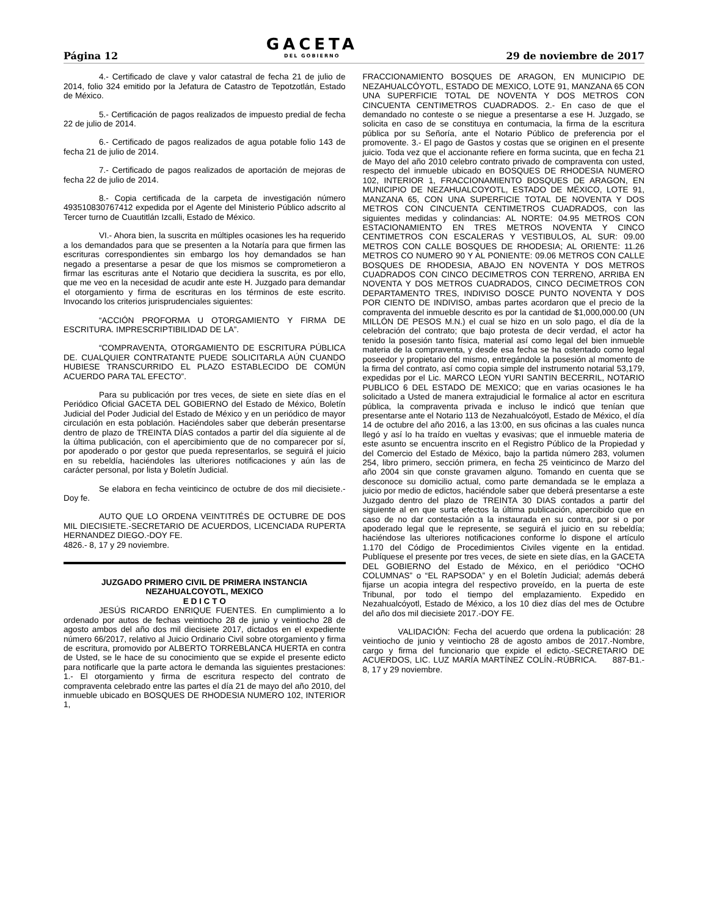Página 12
GACETA
DEL GOBIERNO
29 de noviembre de 2017
4.- Certificado de clave y valor catastral de fecha 21 de julio de 2014, folio 324 emitido por la Jefatura de Catastro de Tepotzotlán, Estado de México.
5.- Certificación de pagos realizados de impuesto predial de fecha 22 de julio de 2014.
6.- Certificado de pagos realizados de agua potable folio 143 de fecha 21 de julio de 2014.
7.- Certificado de pagos realizados de aportación de mejoras de fecha 22 de julio de 2014.
8.- Copia certificada de la carpeta de investigación número 493510830767412 expedida por el Agente del Ministerio Público adscrito al Tercer turno de Cuautitlán Izcalli, Estado de México.
VI.- Ahora bien, la suscrita en múltiples ocasiones les ha requerido a los demandados para que se presenten a la Notaría para que firmen las escrituras correspondientes sin embargo los hoy demandados se han negado a presentarse a pesar de que los mismos se comprometieron a firmar las escrituras ante el Notario que decidiera la suscrita, es por ello, que me veo en la necesidad de acudir ante este H. Juzgado para demandar el otorgamiento y firma de escrituras en los términos de este escrito. Invocando los criterios jurisprudenciales siguientes:
“ACCIÓN PROFORMA U OTORGAMIENTO Y FIRMA DE ESCRITURA. IMPRESCRIPTIBILIDAD DE LA”.
“COMPRAVENTA, OTORGAMIENTO DE ESCRITURA PÚBLICA DE. CUALQUIER CONTRATANTE PUEDE SOLICITARLA AÚN CUANDO HUBIESE TRANSCURRIDO EL PLAZO ESTABLECIDO DE COMÚN ACUERDO PARA TAL EFECTO”.
Para su publicación por tres veces, de siete en siete días en el Periódico Oficial GACETA DEL GOBIERNO del Estado de México, Boletín Judicial del Poder Judicial del Estado de México y en un periódico de mayor circulación en esta población. Haciéndoles saber que deberán presentarse dentro de plazo de TREINTA DÍAS contados a partir del día siguiente al de la última publicación, con el apercibimiento que de no comparecer por sí, por apoderado o por gestor que pueda representarlos, se seguirá el juicio en su rebeldía, haciéndoles las ulteriores notificaciones y aún las de carácter personal, por lista y Boletín Judicial.
Se elabora en fecha veinticinco de octubre de dos mil diecisiete.-Doy fe.
AUTO QUE LO ORDENA VEINTITRÉS DE OCTUBRE DE DOS MIL DIECISIETE.-SECRETARIO DE ACUERDOS, LICENCIADA RUPERTA HERNANDEZ DIEGO.-DOY FE.
4826.- 8, 17 y 29 noviembre.
JUZGADO PRIMERO CIVIL DE PRIMERA INSTANCIA
NEZAHUALCOYOTL, MEXICO
E D I C T O
JESÚS RICARDO ENRIQUE FUENTES. En cumplimiento a lo ordenado por autos de fechas veintiocho 28 de junio y veintiocho 28 de agosto ambos del año dos mil diecisiete 2017, dictados en el expediente número 66/2017, relativo al Juicio Ordinario Civil sobre otorgamiento y firma de escritura, promovido por ALBERTO TORREBLANCA HUERTA en contra de Usted, se le hace de su conocimiento que se expide el presente edicto para notificarle que la parte actora le demanda las siguientes prestaciones: 1.- El otorgamiento y firma de escritura respecto del contrato de compraventa celebrado entre las partes el día 21 de mayo del año 2010, del inmueble ubicado en BOSQUES DE RHODESIA NUMERO 102, INTERIOR 1,
FRACCIONAMIENTO BOSQUES DE ARAGON, EN MUNICIPIO DE NEZAHUALCÓYOTL, ESTADO DE MEXICO, LOTE 91, MANZANA 65 CON UNA SUPERFICIE TOTAL DE NOVENTA Y DOS METROS CON CINCUENTA CENTIMETROS CUADRADOS. 2.- En caso de que el demandado no conteste o se niegue a presentarse a ese H. Juzgado, se solicita en caso de se constituya en contumacia, la firma de la escritura pública por su Señoría, ante el Notario Público de preferencia por el promovente. 3.- El pago de Gastos y costas que se originen en el presente juicio. Toda vez que el accionante refiere en forma sucinta, que en fecha 21 de Mayo del año 2010 celebro contrato privado de compraventa con usted, respecto del inmueble ubicado en BOSQUES DE RHODESIA NUMERO 102, INTERIOR 1, FRACCIONAMIENTO BOSQUES DE ARAGON, EN MUNICIPIO DE NEZAHUALCOYOTL, ESTADO DE MÉXICO, LOTE 91, MANZANA 65, CON UNA SUPERFICIE TOTAL DE NOVENTA Y DOS METROS CON CINCUENTA CENTIMETROS CUADRADOS, con las siguientes medidas y colindancias: AL NORTE: 04.95 METROS CON ESTACIONAMIENTO EN TRES METROS NOVENTA Y CINCO CENTIMETROS CON ESCALERAS Y VESTIBULOS, AL SUR: 09.00 METROS CON CALLE BOSQUES DE RHODESIA; AL ORIENTE: 11.26 METROS CO NUMERO 90 Y AL PONIENTE: 09.06 METROS CON CALLE BOSQUES DE RHODESIA, ABAJO EN NOVENTA Y DOS METROS CUADRADOS CON CINCO DECIMETROS CON TERRENO, ARRIBA EN NOVENTA Y DOS METROS CUADRADOS, CINCO DECIMETROS CON DEPARTAMENTO TRES, INDIVISO DOSCE PUNTO NOVENTA Y DOS POR CIENTO DE INDIVISO, ambas partes acordaron que el precio de la compraventa del inmueble descrito es por la cantidad de $1,000,000.00 (UN MILLÓN DE PESOS M.N.) el cual se hizo en un solo pago, el día de la celebración del contrato; que bajo protesta de decir verdad, el actor ha tenido la posesión tanto física, material así como legal del bien inmueble materia de la compraventa, y desde esa fecha se ha ostentado como legal poseedor y propietario del mismo, entregándole la posesión al momento de la firma del contrato, así como copia simple del instrumento notarial 53,179, expedidas por el Lic. MARCO LEON YURI SANTIN BECERRIL, NOTARIO PUBLICO 6 DEL ESTADO DE MEXICO; que en varias ocasiones le ha solicitado a Usted de manera extrajudicial le formalice al actor en escritura pública, la compraventa privada e incluso le indicó que tenían que presentarse ante el Notario 113 de Nezahualcóyotl, Estado de México, el día 14 de octubre del año 2016, a las 13:00, en sus oficinas a las cuales nunca llegó y así lo ha traído en vueltas y evasivas; que el inmueble materia de este asunto se encuentra inscrito en el Registro Público de la Propiedad y del Comercio del Estado de México, bajo la partida número 283, volumen 254, libro primero, sección primera, en fecha 25 veinticinco de Marzo del año 2004 sin que conste gravamen alguno. Tomando en cuenta que se desconoce su domicilio actual, como parte demandada se le emplaza a juicio por medio de edictos, haciéndole saber que deberá presentarse a este Juzgado dentro del plazo de TREINTA 30 DIAS contados a partir del siguiente al en que surta efectos la última publicación, apercibido que en caso de no dar contestación a la instaurada en su contra, por si o por apoderado legal que le represente, se seguirá el juicio en su rebeldía; haciéndose las ulteriores notificaciones conforme lo dispone el artículo 1.170 del Código de Procedimientos Civiles vigente en la entidad. Publíquese el presente por tres veces, de siete en siete días, en la GACETA DEL GOBIERNO del Estado de México, en el periódico “OCHO COLUMNAS” o “EL RAPSODA” y en el Boletín Judicial; además deberá fijarse un acopia integra del respectivo proveído, en la puerta de este Tribunal, por todo el tiempo del emplazamiento. Expedido en Nezahualcóyotl, Estado de México, a los 10 diez días del mes de Octubre del año dos mil diecisiete 2017.-DOY FE.
VALIDACIÓN: Fecha del acuerdo que ordena la publicación: 28 veintiocho de junio y veintiocho 28 de agosto ambos de 2017.-Nombre, cargo y firma del funcionario que expide el edicto.-SECRETARIO DE ACUERDOS, LIC. LUZ MARÍA MARTÍNEZ COLÍN.-RÚBRICA. 887-B1.- 8, 17 y 29 noviembre.